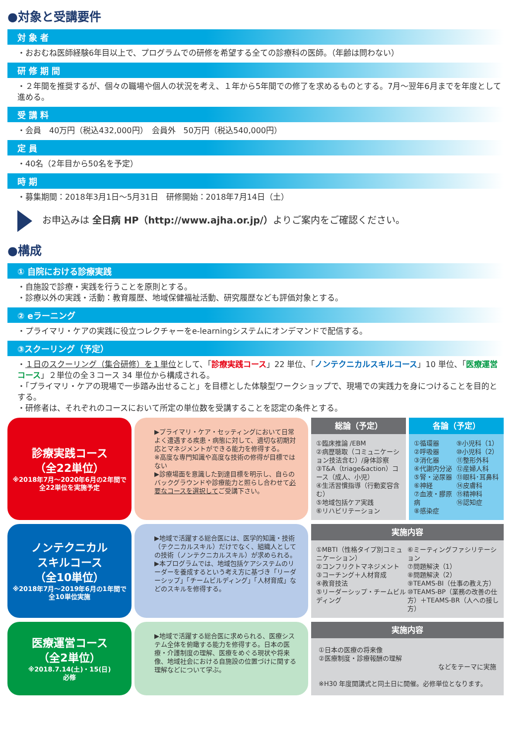●対象と受講要件
対 象 者
・おおむね医師経験6年目以上で、プログラムでの研修を希望する全ての診療科の医師。（年齢は問わない）
研 修 期 間
・２年間を推奨するが、個々の職場や個人の状況を考え、１年から5年間での修了を求めるものとする。7月～翌年6月までを年度として進める。
受 講 料
・会員　40万円（税込432,000円）　会員外　50万円（税込540,000円）
定 員
・40名（2年目から50名を予定）
時 期
・募集期間：2018年3月1日～5月31日　研修開始：2018年7月14日（土）
お申込みは 全日病 HP（http://www.ajha.or.jp/）よりご案内をご確認ください。
●構成
① 自院における診療実践
・自施設で診療・実践を行うことを原則とする。
・診療以外の実践・活動：教育履歴、地域保健福祉活動、研究履歴なども評価対象とする。
② eラーニング
・プライマリ・ケアの実践に役立つレクチャーをe-learningシステムにオンデマンドで配信する。
③スクーリング（予定）
・１日のスクーリング（集合研修）を１単位として、「診療実践コース」22 単位、「ノンテクニカルスキルコース」10 単位、「医療運営コース」２単位の全３コース 34 単位から構成される。
・「プライマリ・ケアの現場で一歩踏み出せること」を目標とした体験型ワークショップで、現場での実践力を身につけることを目的とする。
・研修者は、それぞれのコースにおいて所定の単位数を受講することを認定の条件とする。
診療実践コース
（全22単位）
※2018年7月～2020年6月の2年間で全22単位を実施予定
▶プライマリ・ケア・セッティングにおいて日常よく遭遇する疾患・病態に対して、適切な初期対応とマネジメントができる能力を修得する。
※高度な専門知識や高度な技術の修得が目標ではない
▶診療場面を意識した到達目標を明示し、自らのバックグラウンドや診療能力と照らし合わせて必要なコースを選択してご受講下さい。
総論（予定）
①臨床推論 /EBM
②病歴聴取（コミュニケーション技法含む）/身体診察
③T&A（triage&action）コース（成人、小児）
④生活習慣指導（行動変容含む）
⑤地域包括ケア実践
⑥リハビリテーション
各論（予定）
①循環器
②呼吸器
③消化器
④代謝内分泌
⑤腎・泌尿器
⑥神経
⑦血液・膠原病
⑧感染症
⑨小児科（1）
⑩小児科（2）
⑪整形外科
⑫産婦人科
⑬眼科･耳鼻科
⑭皮膚科
⑮精神科
⑯認知症
ノンテクニカル
スキルコース
（全10単位）
※2018年7月～2019年6月の1年間で全10単位実施
▶地域で活躍する総合医には、医学的知識・技術（テクニカルスキル）だけでなく、組織人としての技術（ノンテクニカルスキル）が求められる。
▶本プログラムでは、地域包括ケアシステムのリーダーを養成するという考え方に基づき「リーダーシップ」「チームビルディング」「人材育成」などのスキルを修得する。
実施内容
①MBTI（性格タイプ別コミュニケーション）
②コンフリクトマネジメント
③コーチング＋人材育成
④教育技法
⑤リーダーシップ・チームビルディング
⑥ミーティングファシリテーション
⑦問題解決（1）
⑧問題解決（2）
⑨TEAMS-BI（仕事の教え方）
⑩TEAMS-BP（業務の改善の仕方）＋TEAMS-BR（人への接し方）
医療運営コース
（全2単位）
※2018.7.14(土)・15(日)
必修
▶地域で活躍する総合医に求められる、医療システム全体を俯瞰する能力を修得する。日本の医療・介護制度の理解、医療をめぐる現状や将来像、地域社会における自施設の位置づけに関する理解などについて学ぶ。
実施内容
①日本の医療の将来像
②医療制度・診療報酬の理解
などをテーマに実施
※H30 年度開講式と同土日に開催。必修単位となります。